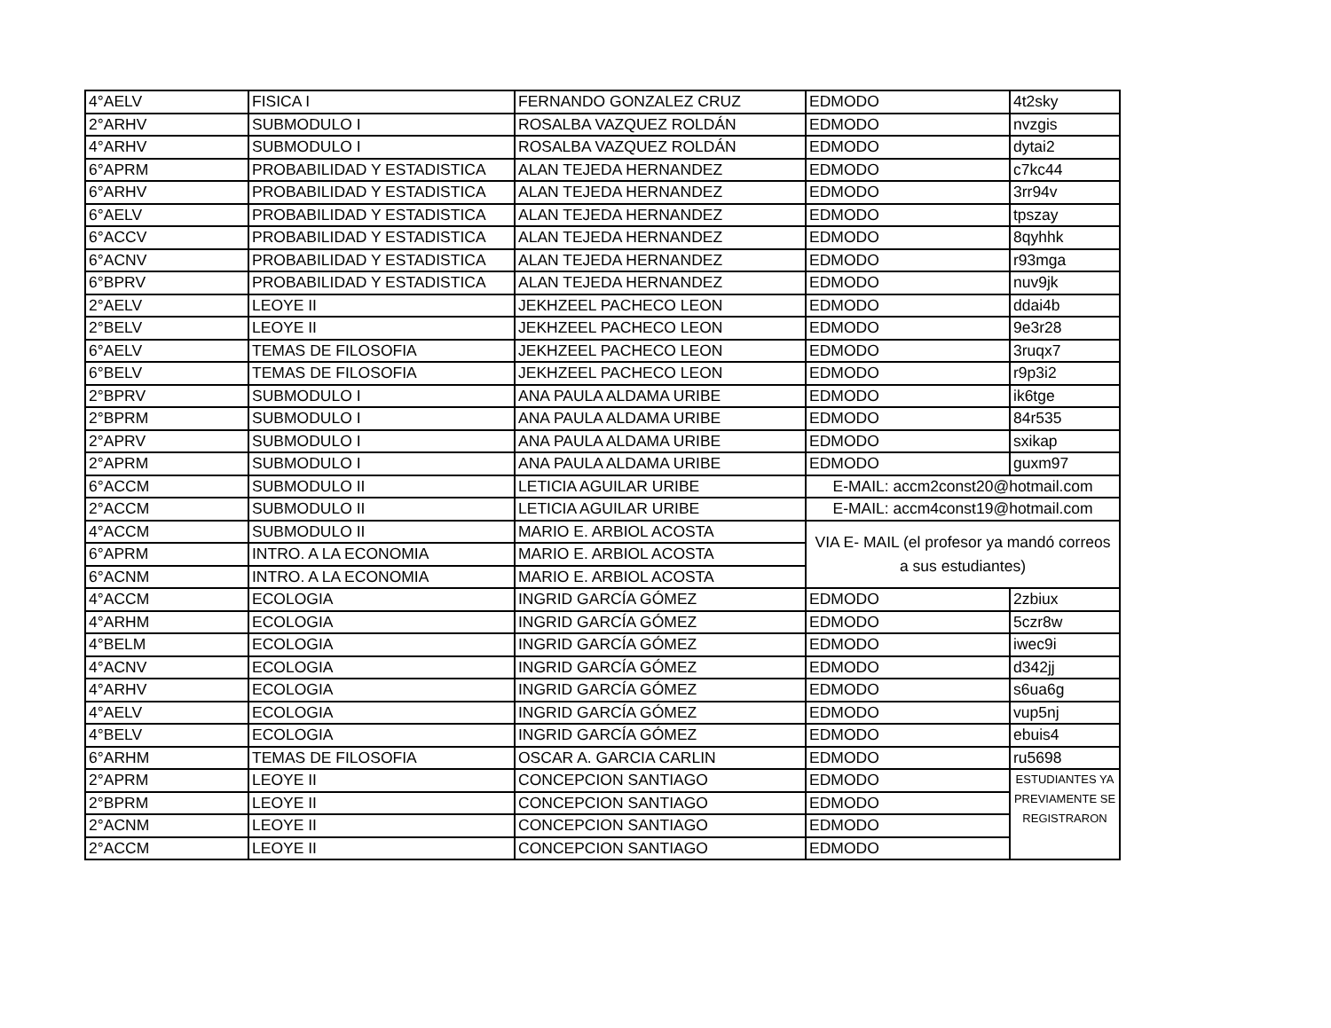| 4°AELV | FISICA I | FERNANDO GONZALEZ CRUZ | EDMODO | 4t2sky |
| 2°ARHV | SUBMODULO I | ROSALBA VAZQUEZ ROLDÁN | EDMODO | nvzgis |
| 4°ARHV | SUBMODULO I | ROSALBA VAZQUEZ ROLDÁN | EDMODO | dytai2 |
| 6°APRM | PROBABILIDAD Y ESTADISTICA | ALAN TEJEDA HERNANDEZ | EDMODO | c7kc44 |
| 6°ARHV | PROBABILIDAD Y ESTADISTICA | ALAN TEJEDA HERNANDEZ | EDMODO | 3rr94v |
| 6°AELV | PROBABILIDAD Y ESTADISTICA | ALAN TEJEDA HERNANDEZ | EDMODO | tpszay |
| 6°ACCV | PROBABILIDAD Y ESTADISTICA | ALAN TEJEDA HERNANDEZ | EDMODO | 8qyhhk |
| 6°ACNV | PROBABILIDAD Y ESTADISTICA | ALAN TEJEDA HERNANDEZ | EDMODO | r93mga |
| 6°BPRV | PROBABILIDAD Y ESTADISTICA | ALAN TEJEDA HERNANDEZ | EDMODO | nuv9jk |
| 2°AELV | LEOYE II | JEKHZEEL PACHECO LEON | EDMODO | ddai4b |
| 2°BELV | LEOYE II | JEKHZEEL PACHECO LEON | EDMODO | 9e3r28 |
| 6°AELV | TEMAS DE FILOSOFIA | JEKHZEEL PACHECO LEON | EDMODO | 3ruqx7 |
| 6°BELV | TEMAS DE FILOSOFIA | JEKHZEEL PACHECO LEON | EDMODO | r9p3i2 |
| 2°BPRV | SUBMODULO I | ANA PAULA ALDAMA URIBE | EDMODO | ik6tge |
| 2°BPRM | SUBMODULO I | ANA PAULA ALDAMA URIBE | EDMODO | 84r535 |
| 2°APRV | SUBMODULO I | ANA PAULA ALDAMA URIBE | EDMODO | sxikap |
| 2°APRM | SUBMODULO I | ANA PAULA ALDAMA URIBE | EDMODO | guxm97 |
| 6°ACCM | SUBMODULO II | LETICIA AGUILAR URIBE | E-MAIL: accm2const20@hotmail.com | |
| 2°ACCM | SUBMODULO II | LETICIA AGUILAR URIBE | E-MAIL: accm4const19@hotmail.com | |
| 4°ACCM | SUBMODULO II | MARIO E. ARBIOL ACOSTA | VIA E- MAIL (el profesor ya mandó correos a sus estudiantes) | |
| 6°APRM | INTRO. A LA ECONOMIA | MARIO E. ARBIOL ACOSTA | | |
| 6°ACNM | INTRO. A LA ECONOMIA | MARIO E. ARBIOL ACOSTA | | |
| 4°ACCM | ECOLOGIA | INGRID GARCÍA GÓMEZ | EDMODO | 2zbiux |
| 4°ARHM | ECOLOGIA | INGRID GARCÍA GÓMEZ | EDMODO | 5czr8w |
| 4°BELM | ECOLOGIA | INGRID GARCÍA GÓMEZ | EDMODO | iwec9i |
| 4°ACNV | ECOLOGIA | INGRID GARCÍA GÓMEZ | EDMODO | d342jj |
| 4°ARHV | ECOLOGIA | INGRID GARCÍA GÓMEZ | EDMODO | s6ua6g |
| 4°AELV | ECOLOGIA | INGRID GARCÍA GÓMEZ | EDMODO | vup5nj |
| 4°BELV | ECOLOGIA | INGRID GARCÍA GÓMEZ | EDMODO | ebuis4 |
| 6°ARHM | TEMAS DE FILOSOFIA | OSCAR A. GARCIA CARLIN | EDMODO | ru5698 |
| 2°APRM | LEOYE II | CONCEPCION SANTIAGO | EDMODO | ESTUDIANTES YA PREVIAMENTE SE REGISTRARON |
| 2°BPRM | LEOYE II | CONCEPCION SANTIAGO | EDMODO | |
| 2°ACNM | LEOYE II | CONCEPCION SANTIAGO | EDMODO | |
| 2°ACCM | LEOYE II | CONCEPCION SANTIAGO | EDMODO | |